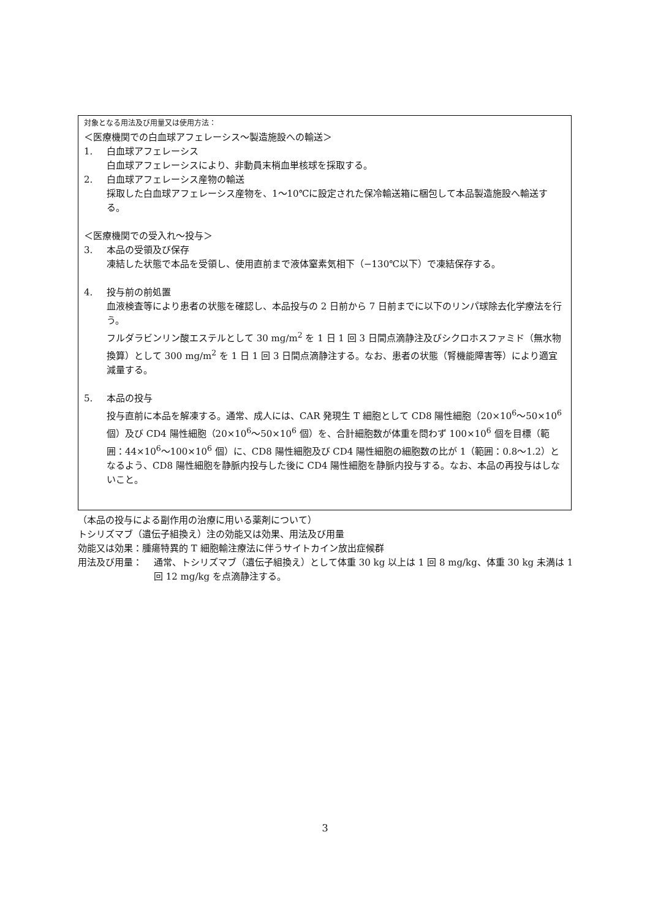対象となる用法及び用量又は使用方法：
＜医療機関での白血球アフェレーシス～製造施設への輸送＞
1. 白血球アフェレーシス
白血球アフェレーシスにより、非動員末梢血単核球を採取する。
2. 白血球アフェレーシス産物の輸送
採取した白血球アフェレーシス産物を、1～10℃に設定された保冷輸送箱に梱包して本品製造施設へ輸送する。
＜医療機関での受入れ～投与＞
3. 本品の受領及び保存
凍結した状態で本品を受領し、使用直前まで液体窒素気相下（−130℃以下）で凍結保存する。
4. 投与前の前処置
血液検査等により患者の状態を確認し、本品投与の 2 日前から 7 日前までに以下のリンパ球除去化学療法を行う。
フルダラビンリン酸エステルとして 30 mg/m<sup>2</sup> を 1 日 1 回 3 日間点滴静注及びシクロホスファミド（無水物換算）として 300 mg/m<sup>2</sup> を 1 日 1 回 3 日間点滴静注する。なお、患者の状態（腎機能障害等）により適宜減量する。
5. 本品の投与
投与直前に本品を解凍する。通常、成人には、CAR 発現生 T 細胞として CD8 陽性細胞（20×10<sup>6</sup>～50×10<sup>6</sup> 個）及び CD4 陽性細胞（20×10<sup>6</sup>～50×10<sup>6</sup> 個）を、合計細胞数が体重を問わず 100×10<sup>6</sup> 個を目標（範囲：44×10<sup>6</sup>～100×10<sup>6</sup> 個）に、CD8 陽性細胞及び CD4 陽性細胞の細胞数の比が 1（範囲：0.8～1.2）となるよう、CD8 陽性細胞を静脈内投与した後に CD4 陽性細胞を静脈内投与する。なお、本品の再投与はしないこと。
（本品の投与による副作用の治療に用いる薬剤について）
トシリズマブ（遺伝子組換え）注の効能又は効果、用法及び用量
効能又は効果：腫瘍特異的 T 細胞輸注療法に伴うサイトカイン放出症候群
用法及び用量： 通常、トシリズマブ（遺伝子組換え）として体重 30 kg 以上は 1 回 8 mg/kg、体重 30 kg 未満は 1 回 12 mg/kg を点滴静注する。
3